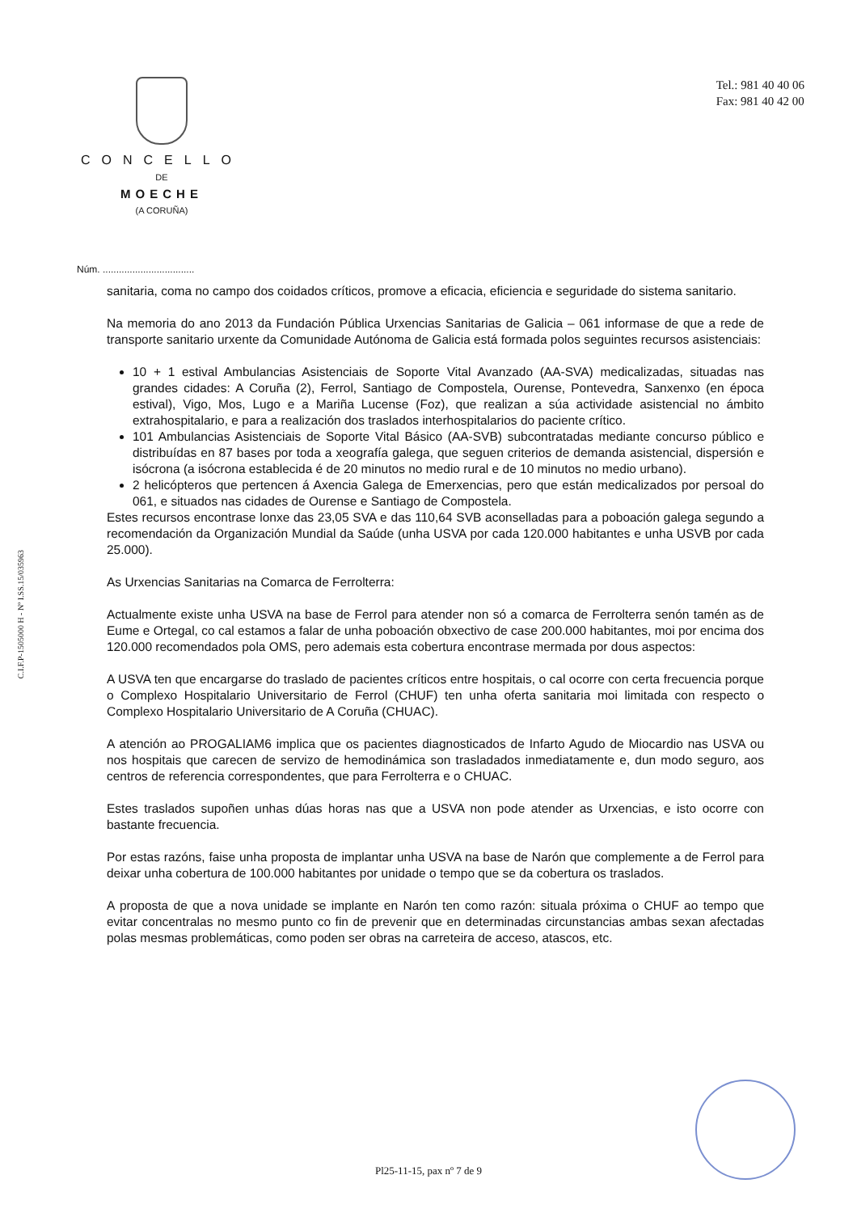CONCELLO
DE
MOECHE
(A CORUÑA)
Tel.: 981 40 40 06
Fax: 981 40 42 00
C.I.F.P-1505000 H - Nº I.SS.15/035963
Núm. ..................................
sanitaria, coma no campo dos coidados críticos, promove a eficacia, eficiencia e seguridade do sistema sanitario.
Na memoria do ano 2013 da Fundación Pública Urxencias Sanitarias de Galicia – 061 informase de que a rede de transporte sanitario urxente da Comunidade Autónoma de Galicia está formada polos seguintes recursos asistenciais:
10 + 1 estival Ambulancias Asistenciais de Soporte Vital Avanzado (AA-SVA) medicalizadas, situadas nas grandes cidades: A Coruña (2), Ferrol, Santiago de Compostela, Ourense, Pontevedra, Sanxenxo (en época estival), Vigo, Mos, Lugo e a Mariña Lucense (Foz), que realizan a súa actividade asistencial no ámbito extrahospitalario, e para a realización dos traslados interhospitalarios do paciente crítico.
101 Ambulancias Asistenciais de Soporte Vital Básico (AA-SVB) subcontratadas mediante concurso público e distribuídas en 87 bases por toda a xeografía galega, que seguen criterios de demanda asistencial, dispersión e isócrona (a isócrona establecida é de 20 minutos no medio rural e de 10 minutos no medio urbano).
2 helicópteros que pertencen á Axencia Galega de Emerxencias, pero que están medicalizados por persoal do 061, e situados nas cidades de Ourense e Santiago de Compostela.
Estes recursos encontrase lonxe das 23,05 SVA e das 110,64 SVB aconselladas para a poboación galega segundo a recomendación da Organización Mundial da Saúde (unha USVA por cada 120.000 habitantes e unha USVB por cada 25.000).
As Urxencias Sanitarias na Comarca de Ferrolterra:
Actualmente existe unha USVA na base de Ferrol para atender non só a comarca de Ferrolterra senón tamén as de Eume e Ortegal, co cal estamos a falar de unha poboación obxectivo de case 200.000 habitantes, moi por encima dos 120.000 recomendados pola OMS, pero ademais esta cobertura encontrase mermada por dous aspectos:
A USVA ten que encargarse do traslado de pacientes críticos entre hospitais, o cal ocorre con certa frecuencia porque o Complexo Hospitalario Universitario de Ferrol (CHUF) ten unha oferta sanitaria moi limitada con respecto o Complexo Hospitalario Universitario de A Coruña (CHUAC).
A atención ao PROGALIAM6 implica que os pacientes diagnosticados de Infarto Agudo de Miocardio nas USVA ou nos hospitais que carecen de servizo de hemodinámica son trasladados inmediatamente e, dun modo seguro, aos centros de referencia correspondentes, que para Ferrolterra e o CHUAC.
Estes traslados supoñen unhas dúas horas nas que a USVA non pode atender as Urxencias, e isto ocorre con bastante frecuencia.
Por estas razóns, faise unha proposta de implantar unha USVA na base de Narón que complemente a de Ferrol para deixar unha cobertura de 100.000 habitantes por unidade o tempo que se da cobertura os traslados.
A proposta de que a nova unidade se implante en Narón ten como razón: situala próxima o CHUF ao tempo que evitar concentralas no mesmo punto co fin de prevenir que en determinadas circunstancias ambas sexan afectadas polas mesmas problemáticas, como poden ser obras na carreteira de acceso, atascos, etc.
Pl25-11-15, pax nº 7 de 9